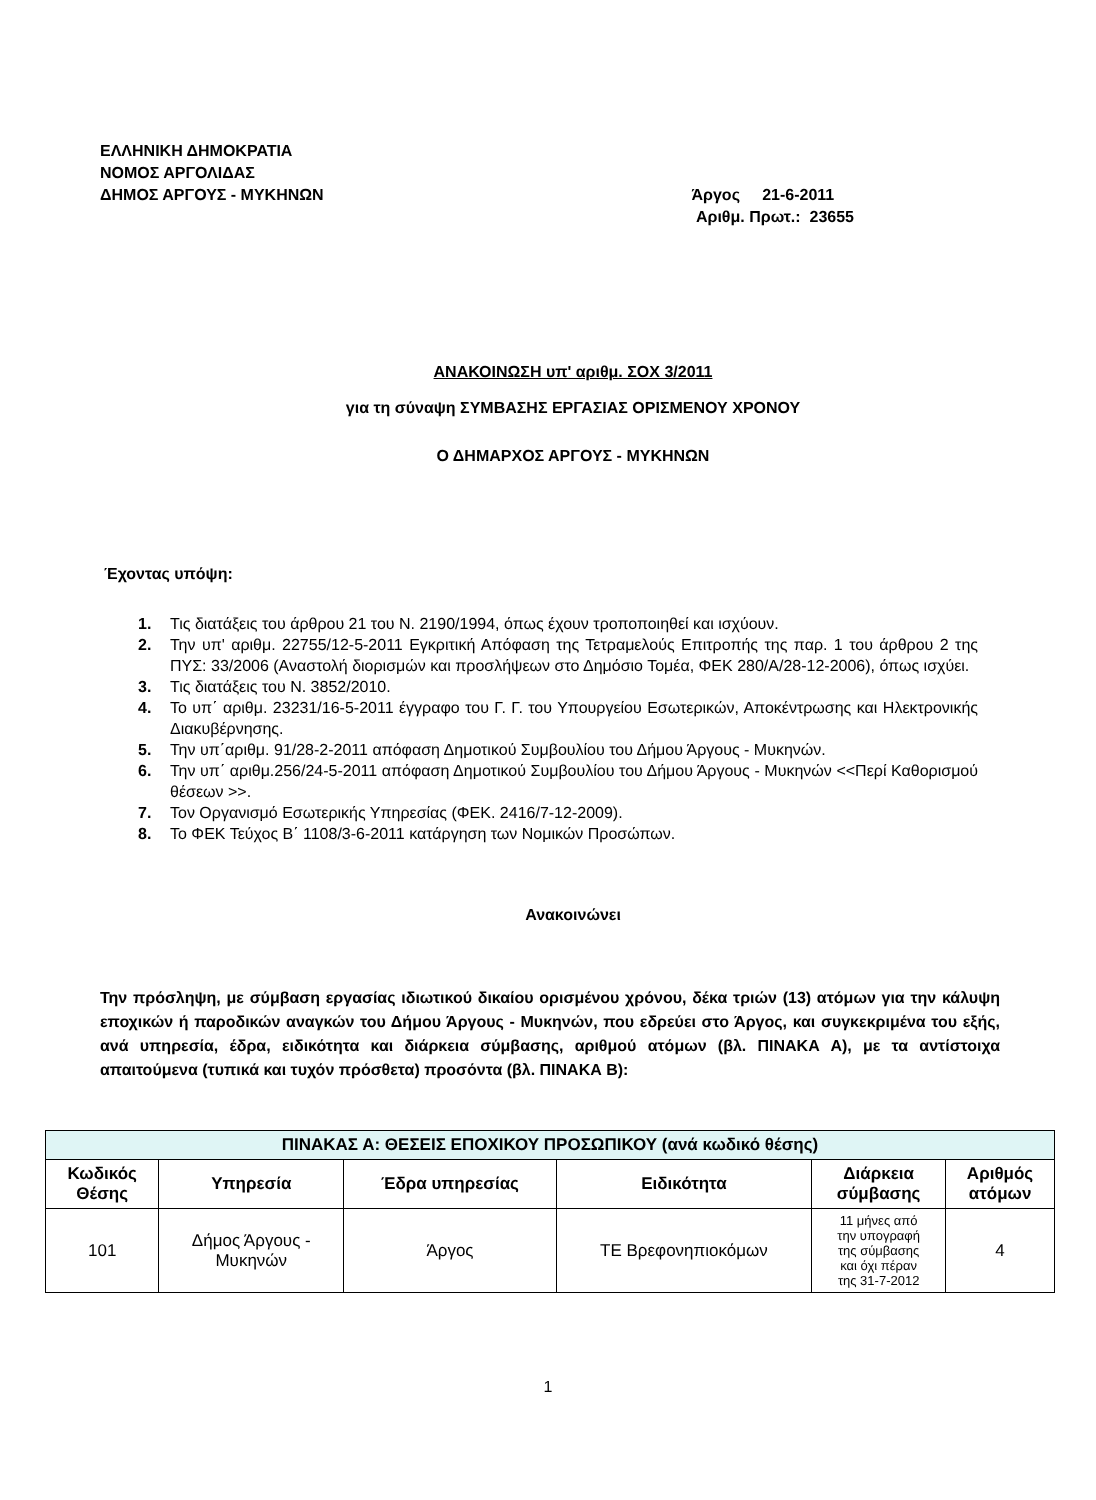ΕΛΛΗΝΙΚΗ ΔΗΜΟΚΡΑΤΙΑ
ΝΟΜΟΣ ΑΡΓΟΛΙΔΑΣ
ΔΗΜΟΣ ΑΡΓΟΥΣ - ΜΥΚΗΝΩΝ
Άργος 21-6-2011
Αριθμ. Πρωτ.: 23655
ΑΝΑΚΟΙΝΩΣΗ υπ' αριθμ. ΣΟΧ 3/2011
για τη σύναψη ΣΥΜΒΑΣΗΣ ΕΡΓΑΣΙΑΣ ΟΡΙΣΜΕΝΟΥ ΧΡΟΝΟΥ
Ο ΔΗΜΑΡΧΟΣ ΑΡΓΟΥΣ - ΜΥΚΗΝΩΝ
Έχοντας υπόψη:
1. Τις διατάξεις του άρθρου 21 του Ν. 2190/1994, όπως έχουν τροποποιηθεί και ισχύουν.
2. Την υπ' αριθμ. 22755/12-5-2011 Εγκριτική Απόφαση της Τετραμελούς Επιτροπής της παρ. 1 του άρθρου 2 της ΠΥΣ: 33/2006 (Αναστολή διορισμών και προσλήψεων στο Δημόσιο Τομέα, ΦΕΚ 280/Α/28-12-2006), όπως ισχύει.
3. Τις διατάξεις του Ν. 3852/2010.
4. Το υπ΄ αριθμ. 23231/16-5-2011 έγγραφο του Γ. Γ. του Υπουργείου Εσωτερικών, Αποκέντρωσης και Ηλεκτρονικής Διακυβέρνησης.
5. Την υπ΄αριθμ. 91/28-2-2011 απόφαση Δημοτικού Συμβουλίου του Δήμου Άργους - Μυκηνών.
6. Την υπ΄ αριθμ.256/24-5-2011 απόφαση Δημοτικού Συμβουλίου του Δήμου Άργους - Μυκηνών <<Περί Καθορισμού θέσεων >>.
7. Τον Οργανισμό Εσωτερικής Υπηρεσίας (ΦΕΚ. 2416/7-12-2009).
8. Το ΦΕΚ Τεύχος Β΄ 1108/3-6-2011 κατάργηση των Νομικών Προσώπων.
Ανακοινώνει
Την πρόσληψη, με σύμβαση εργασίας ιδιωτικού δικαίου ορισμένου χρόνου, δέκα τριών (13) ατόμων για την κάλυψη εποχικών ή παροδικών αναγκών του Δήμου Άργους - Μυκηνών, που εδρεύει στο Άργος, και συγκεκριμένα του εξής, ανά υπηρεσία, έδρα, ειδικότητα και διάρκεια σύμβασης, αριθμού ατόμων (βλ. ΠΙΝΑΚΑ Α), με τα αντίστοιχα απαιτούμενα (τυπικά και τυχόν πρόσθετα) προσόντα (βλ. ΠΙΝΑΚΑ Β):
| ΠΙΝΑΚΑΣ Α: ΘΕΣΕΙΣ ΕΠΟΧΙΚΟΥ ΠΡΟΣΩΠΙΚΟΥ (ανά κωδικό θέσης) | | | | | |
| --- | --- | --- | --- | --- | --- |
| Κωδικός Θέσης | Υπηρεσία | Έδρα υπηρεσίας | Ειδικότητα | Διάρκεια σύμβασης | Αριθμός ατόμων |
| 101 | Δήμος Άργους - Μυκηνών | Άργος | ΤΕ Βρεφονηπιοκόμων | 11 μήνες από την υπογραφή της σύμβασης και όχι πέραν της 31-7-2012 | 4 |
1